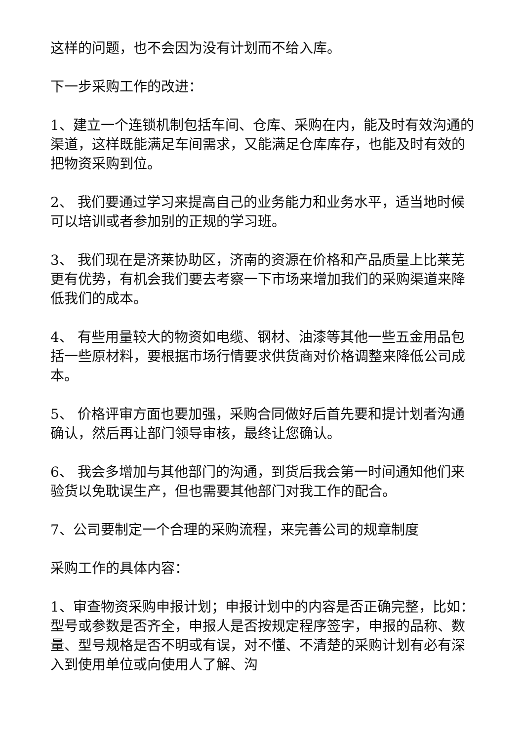这样的问题，也不会因为没有计划而不给入库。
下一步采购工作的改进：
1、建立一个连锁机制包括车间、仓库、采购在内，能及时有效沟通的渠道，这样既能满足车间需求，又能满足仓库库存，也能及时有效的把物资采购到位。
2、 我们要通过学习来提高自己的业务能力和业务水平，适当地时候可以培训或者参加别的正规的学习班。
3、 我们现在是济莱协助区，济南的资源在价格和产品质量上比莱芜更有优势，有机会我们要去考察一下市场来增加我们的采购渠道来降低我们的成本。
4、 有些用量较大的物资如电缆、钢材、油漆等其他一些五金用品包括一些原材料，要根据市场行情要求供货商对价格调整来降低公司成本。
5、 价格评审方面也要加强，采购合同做好后首先要和提计划者沟通确认，然后再让部门领导审核，最终让您确认。
6、 我会多增加与其他部门的沟通，到货后我会第一时间通知他们来验货以免耽误生产，但也需要其他部门对我工作的配合。
7、公司要制定一个合理的采购流程，来完善公司的规章制度
采购工作的具体内容：
1、审查物资采购申报计划；申报计划中的内容是否正确完整，比如：型号或参数是否齐全，申报人是否按规定程序签字，申报的品称、数量、型号规格是否不明或有误，对不懂、不清楚的采购计划有必有深入到使用单位或向使用人了解、沟